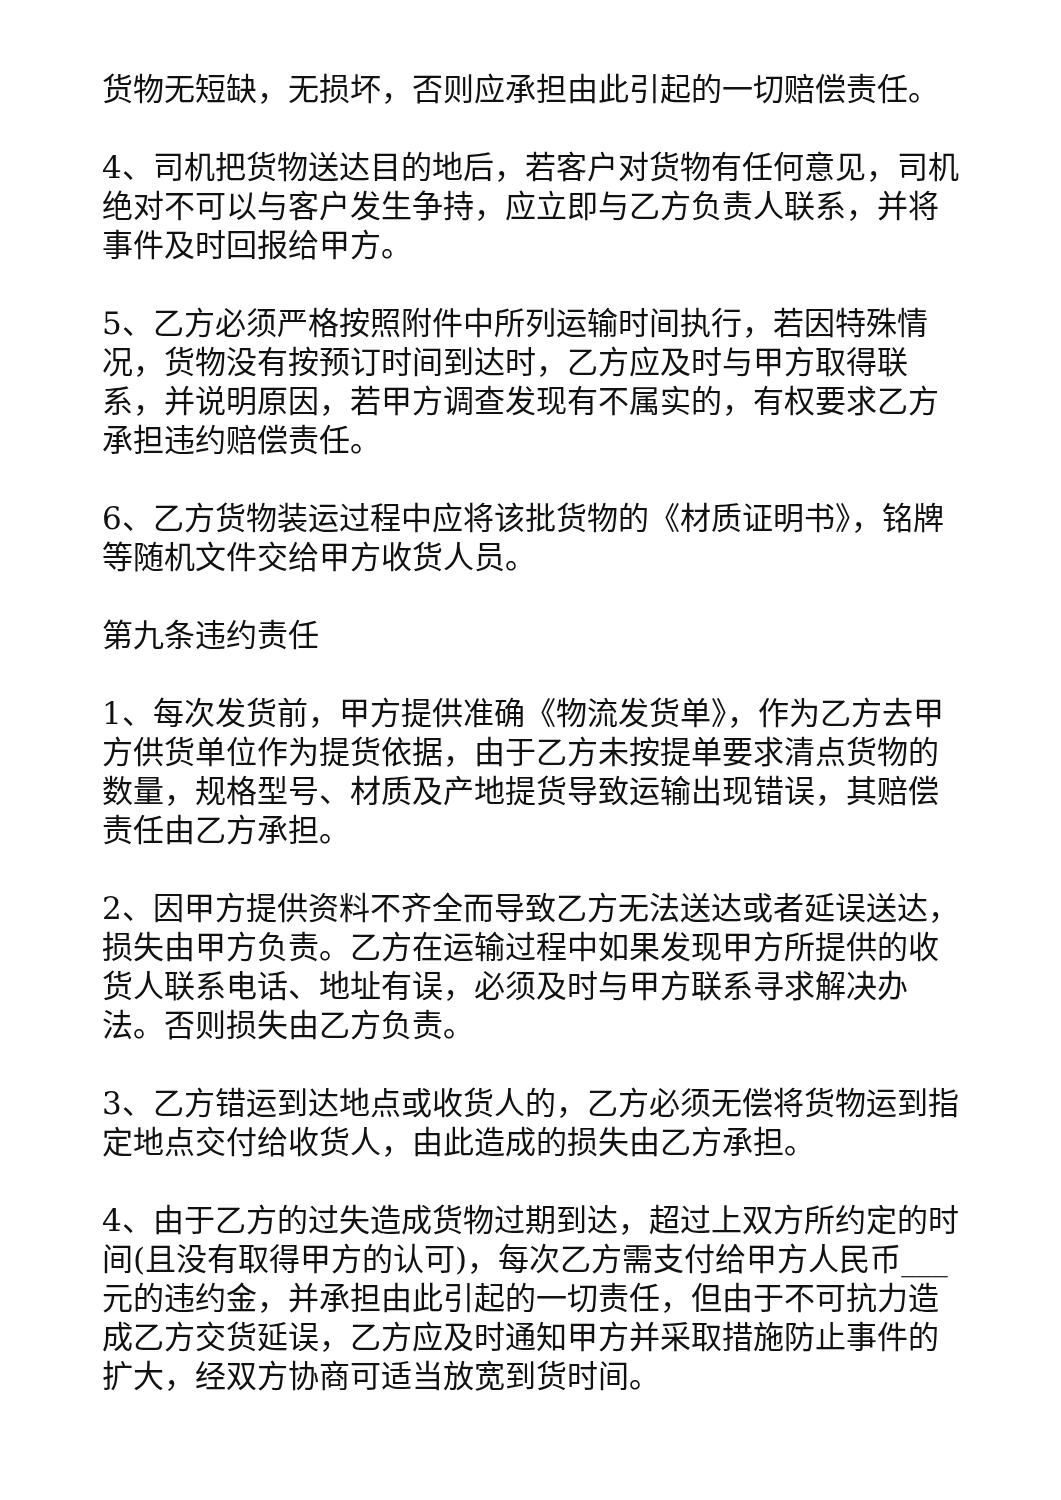货物无短缺，无损坏，否则应承担由此引起的一切赔偿责任。
4、司机把货物送达目的地后，若客户对货物有任何意见，司机绝对不可以与客户发生争持，应立即与乙方负责人联系，并将事件及时回报给甲方。
5、乙方必须严格按照附件中所列运输时间执行，若因特殊情况，货物没有按预订时间到达时，乙方应及时与甲方取得联系，并说明原因，若甲方调查发现有不属实的，有权要求乙方承担违约赔偿责任。
6、乙方货物装运过程中应将该批货物的《材质证明书》，铭牌等随机文件交给甲方收货人员。
第九条违约责任
1、每次发货前，甲方提供准确《物流发货单》，作为乙方去甲方供货单位作为提货依据，由于乙方未按提单要求清点货物的数量，规格型号、材质及产地提货导致运输出现错误，其赔偿责任由乙方承担。
2、因甲方提供资料不齐全而导致乙方无法送达或者延误送达，损失由甲方负责。乙方在运输过程中如果发现甲方所提供的收货人联系电话、地址有误，必须及时与甲方联系寻求解决办法。否则损失由乙方负责。
3、乙方错运到达地点或收货人的，乙方必须无偿将货物运到指定地点交付给收货人，由此造成的损失由乙方承担。
4、由于乙方的过失造成货物过期到达，超过上双方所约定的时间(且没有取得甲方的认可)，每次乙方需支付给甲方人民币___元的违约金，并承担由此引起的一切责任，但由于不可抗力造成乙方交货延误，乙方应及时通知甲方并采取措施防止事件的扩大，经双方协商可适当放宽到货时间。